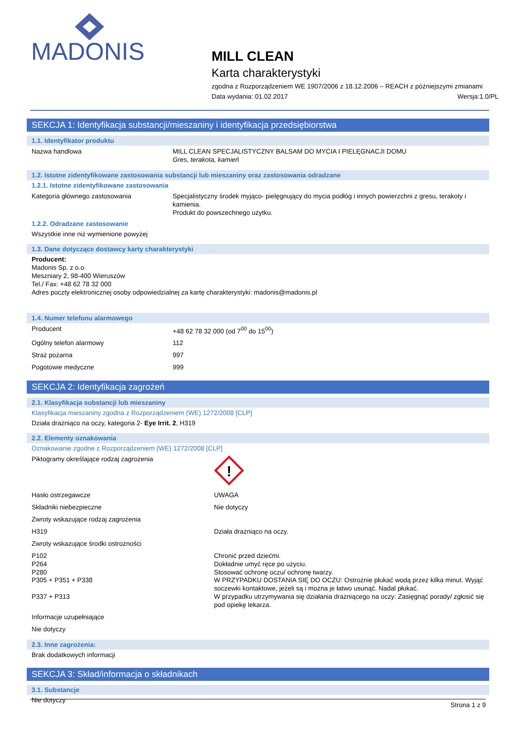MADONIS
MILL CLEAN
Karta charakterystyki
zgodna z Rozporządzeniem WE 1907/2006 z 18.12.2006 – REACH z późniejszymi zmianami
Data wydania: 01.02.2017 Wersja:1.0/PL
SEKCJA 1: Identyfikacja substancji/mieszaniny i identyfikacja przedsiębiorstwa
1.1. Identyfikator produktu
| Nazwa handlowa | MILL CLEAN SPECJALISTYCZNY BALSAM DO MYCIA I PIELĘGNACJI DOMU Gres, terakota, kamień |
1.2. Istotne zidentyfikowane zastosowania substancji lub mieszaniny oraz zastosowania odradzane
1.2.1. Istotne zidentyfikowane zastosowania
| Kategoria głównego zastosowania | Specjalistyczny środek myjąco- pielęgnujący do mycia podłóg i innych powierzchni z gresu, terakoty i kamienia. Produkt do powszechnego użytku. |
1.2.2. Odradzane zastosowanie
Wszystkie inne niż wymienione powyżej
1.3. Dane dotyczące dostawcy karty charakterystyki
Producent:
Madonis Sp. z o.o.
Meszniary 2, 98-400 Wieruszów
Tel./ Fax: +48 62 78 32 000
Adres poczty elektronicznej osoby odpowiedzialnej za kartę charakterystyki: madonis@madonis.pl
1.4. Numer telefonu alarmowego
| Producent | +48 62 78 32 000 (od 7<sup>00</sup> do 15<sup>00</sup>) |
| Ogólny telefon alarmowy | 112 |
| Straż pożarna | 997 |
| Pogotowie medyczne | 999 |
SEKCJA 2: Identyfikacja zagrożeń
2.1. Klasyfikacja substancji lub mieszaniny
Klasyfikacja mieszaniny zgodna z Rozporządzeniem (WE) 1272/2008 [CLP]
Działa drażniąco na oczy, kategoria 2- Eye Irrit. 2, H319
2.2. Elementy oznakowania
Oznakowanie zgodne z Rozporządzeniem (WE) 1272/2008 [CLP]
| Piktogramy określające rodzaj zagrożenia | ! |
| Hasło ostrzegawcze | UWAGA |
| Składniki niebezpieczne | Nie dotyczy |
| Zwroty wskazujące rodzaj zagrożenia | |
| H319 | Działa drażniąco na oczy. |
| Zwroty wskazujące środki ostrożności | |
| P102 P264 P280 P305 + P351 + P338 P337 + P313 | Chronić przed dziećmi. Dokładnie umyć ręce po użyciu. Stosować ochronę oczu/ ochronę twarzy. W PRZYPADKU DOSTANIA SIĘ DO OCZU: Ostrożnie płukać wodą przez kilka minut. Wyjąć soczewki kontaktowe, jeżeli są i można je łatwo usunąć. Nadal płukać. W przypadku utrzymywania się działania drażniącego na oczy: Zasięgnąć porady/ zgłosić się pod opiekę lekarza. |
| Informacje uzupełniające | |
| Nie dotyczy | |
2.3. Inne zagrożenia:
Brak dodatkowych informacji
SEKCJA 3: Skład/informacja o składnikach
3.1. Substancje
Nie dotyczy
Strona 1 z 9